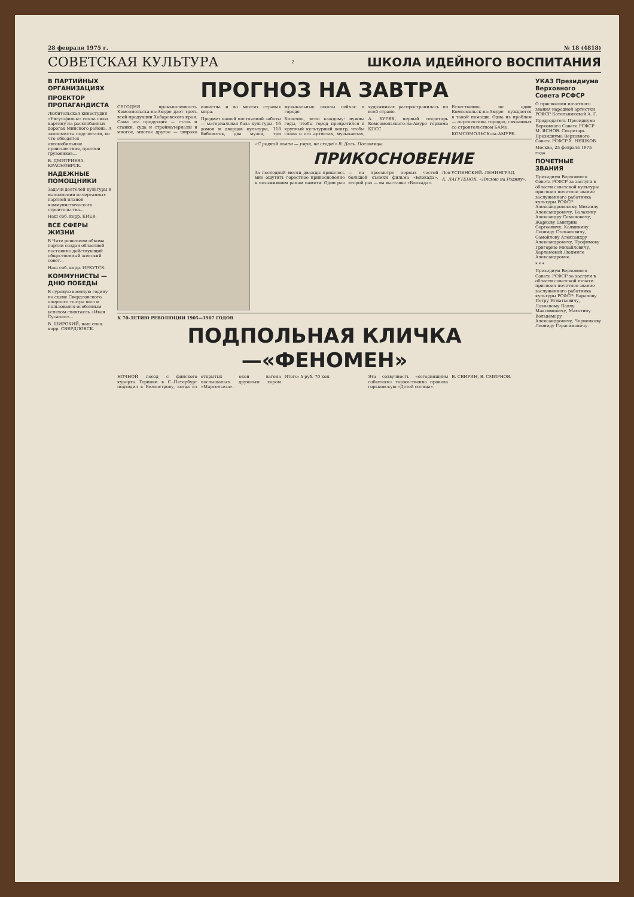28 февраля 1975 г. № 18 (4818)
СОВЕТСКАЯ КУЛЬТУРА 2 ШКОЛА ИДЕЙНОГО ВОСПИТАНИЯ
В ПАРТИЙНЫХ ОРГАНИЗАЦИЯХ
ПРОЕКТОР ПРОПАГАНДИСТА
Любительская киностудия «Унгут-фильм» сняла свою картину на расхлябанных дорогах Минского района. А экономисты подсчитали, во что обходятся автомобильные происшествия, простои грузовиков...
В. ДМИТРИЕВА. КРАСНОЯРСК.
НАДЕЖНЫЕ ПОМОЩНИКИ
Задачи деятелей культуры в выполнении начертанных партией планов коммунистического строительства...
Наш соб. корр. КИЕВ.
ВСЕ СФЕРЫ ЖИЗНИ
В Чите решением обкома партии создан областной постоянно действующий общественный женский совет...
Наш соб. корр. ИРКУТСК.
КОММУНИСТЫ — ДНЮ ПОБЕДЫ
В суровую военную годину на сцене Свердловского оперного театра шел и пользовался особенным успехом спектакль «Иван Сусанин»...
В. ШИРОКИЙ, наш спец. корр. СВЕРДЛОВСК.
ПРОГНОЗ НА ЗАВТРА
СЕГОДНЯ промышленность Комсомольска-на-Амуре дает треть всей продукции Хабаровского края. Сама эта продукция — сталь и станки, суда и стройматериалы и многое, многое другое — широко известна и во многих странах мира.
Предмет нашей постоянной заботы — материальная база культуры. 16 домов и дворцов культуры, 118 библиотек, два музея, три музыкальные школы сейчас в городе.
Конечно, ясно каждому: нужны годы, чтобы город превратился в крупный культурный центр, чтобы слава о его артистах, музыкантах, художниках распространилась по всей стране.
А. БУРЯК, первый секретарь Комсомольского-на-Амуре горкома КПСС
Естественно, не один Комсомольск-на-Амуре нуждается в такой помощи. Одна из проблем — перспективы городов, связанных со строительством БАМа.
КОМСОМОЛЬСК-на-АМУРЕ.
«С родной земли — умри, не сходи!» В. Даль. Пословицы.
ПРИКОСНОВЕНИЕ
За последний месяц дважды пришлось мне ощутить горестное прикосновение к незажившим ранам памяти. Один раз — на просмотре первых частей большой съемки фильма «Блокада», второй раз — на выставке «Блокада».
Лев УСПЕНСКИЙ. ЛЕНИНГРАД.
К. ЛАГУТЕНОК. «Письмо на Родину».
К 70-ЛЕТИЮ РЕВОЛЮЦИИ 1905—1907 ГОДОВ
ПОДПОЛЬНАЯ КЛИЧКА—«ФЕНОМЕН»
НОЧНОЙ поезд с финского курорта Териоки в С.-Петербург подходил к Белоострову, когда из открытых окон вагона послышалась дружным хором «Марсельеза».
Итого: 5 руб. 70 коп.
Эта созвучность «сегодняшним событиям» торжественно провела горьковскую «Детей солнца».
В. СВИРИН, В. СМИРНОВ.
УКАЗ Президиума Верховного Совета РСФСР
О присвоении почетного звания народной артистки РСФСР Котельниковой А. Г.
Председатель Президиума Верховного Совета РСФСР М. ЯСНОВ. Секретарь Президиума Верховного Совета РСФСР Х. НЕШКОВ.
Москва, 25 февраля 1975 года.
ПОЧЕТНЫЕ ЗВАНИЯ
Президиум Верховного Совета РСФСР за заслуги в области советской культуры присвоил почетное звание заслуженного работника культуры РСФСР: Александровскому Михаилу Александровичу, Балакину Александру Семеновичу, Жаркову Дмитрию Сергеевичу, Калинкину Леониду Степановичу, Самойлову Александру Александровичу, Трофимову Григорию Михайловичу, Харламовой Людмиле Александровне.
* * *
Президиум Верховного Совета РСФСР за заслуги в области советской печати присвоил почетное звание заслуженного работника культуры РСФСР: Баранову Петру Игнатьевичу, Лозневому Павлу Максимовичу, Махотину Вольдемару Александровичу, Черненкову Леониду Герасимовичу.